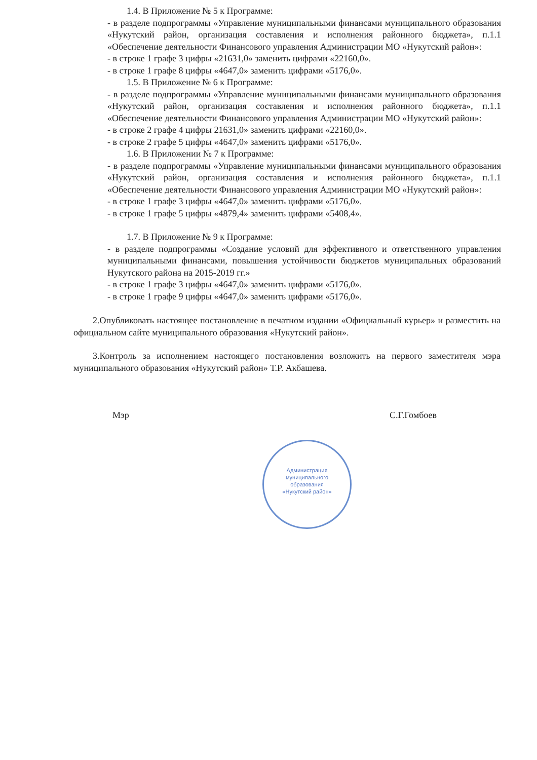1.4. В Приложение № 5 к Программе:
- в разделе подпрограммы «Управление муниципальными финансами муниципального образования «Нукутский район, организация составления и исполнения районного бюджета», п.1.1 «Обеспечение деятельности Финансового управления Администрации МО «Нукутский район»:
- в строке 1 графе 3 цифры «21631,0» заменить цифрами «22160,0».
- в строке 1 графе 8 цифры «4647,0» заменить цифрами «5176,0».
1.5. В Приложение № 6 к Программе:
- в разделе подпрограммы «Управление муниципальными финансами муниципального образования «Нукутский район, организация составления и исполнения районного бюджета», п.1.1 «Обеспечение деятельности Финансового управления Администрации МО «Нукутский район»:
- в строке 2 графе 4 цифры 21631,0» заменить цифрами «22160,0».
- в строке 2 графе 5 цифры «4647,0» заменить цифрами «5176,0».
1.6. В Приложении № 7 к Программе:
- в разделе подпрограммы «Управление муниципальными финансами муниципального образования «Нукутский район, организация составления и исполнения районного бюджета», п.1.1 «Обеспечение деятельности Финансового управления Администрации МО «Нукутский район»:
- в строке 1 графе 3 цифры «4647,0» заменить цифрами «5176,0».
- в строке 1 графе 5 цифры «4879,4» заменить цифрами «5408,4».
1.7. В Приложение № 9 к Программе:
- в разделе подпрограммы «Создание условий для эффективного и ответственного управления муниципальными финансами, повышения устойчивости бюджетов муниципальных образований Нукутского района на 2015-2019 гг.»
- в строке 1 графе 3 цифры «4647,0» заменить цифрами «5176,0».
- в строке 1 графе 9 цифры «4647,0» заменить цифрами «5176,0».
2.Опубликовать настоящее постановление в печатном издании «Официальный курьер» и разместить на официальном сайте муниципального образования «Нукутский район».
3.Контроль за исполнением настоящего постановления возложить на первого заместителя мэра муниципального образования «Нукутский район» Т.Р. Акбашева.
Мэр С.Г.Гомбоев
Администрация
муниципального
образования
«Нукутский район»